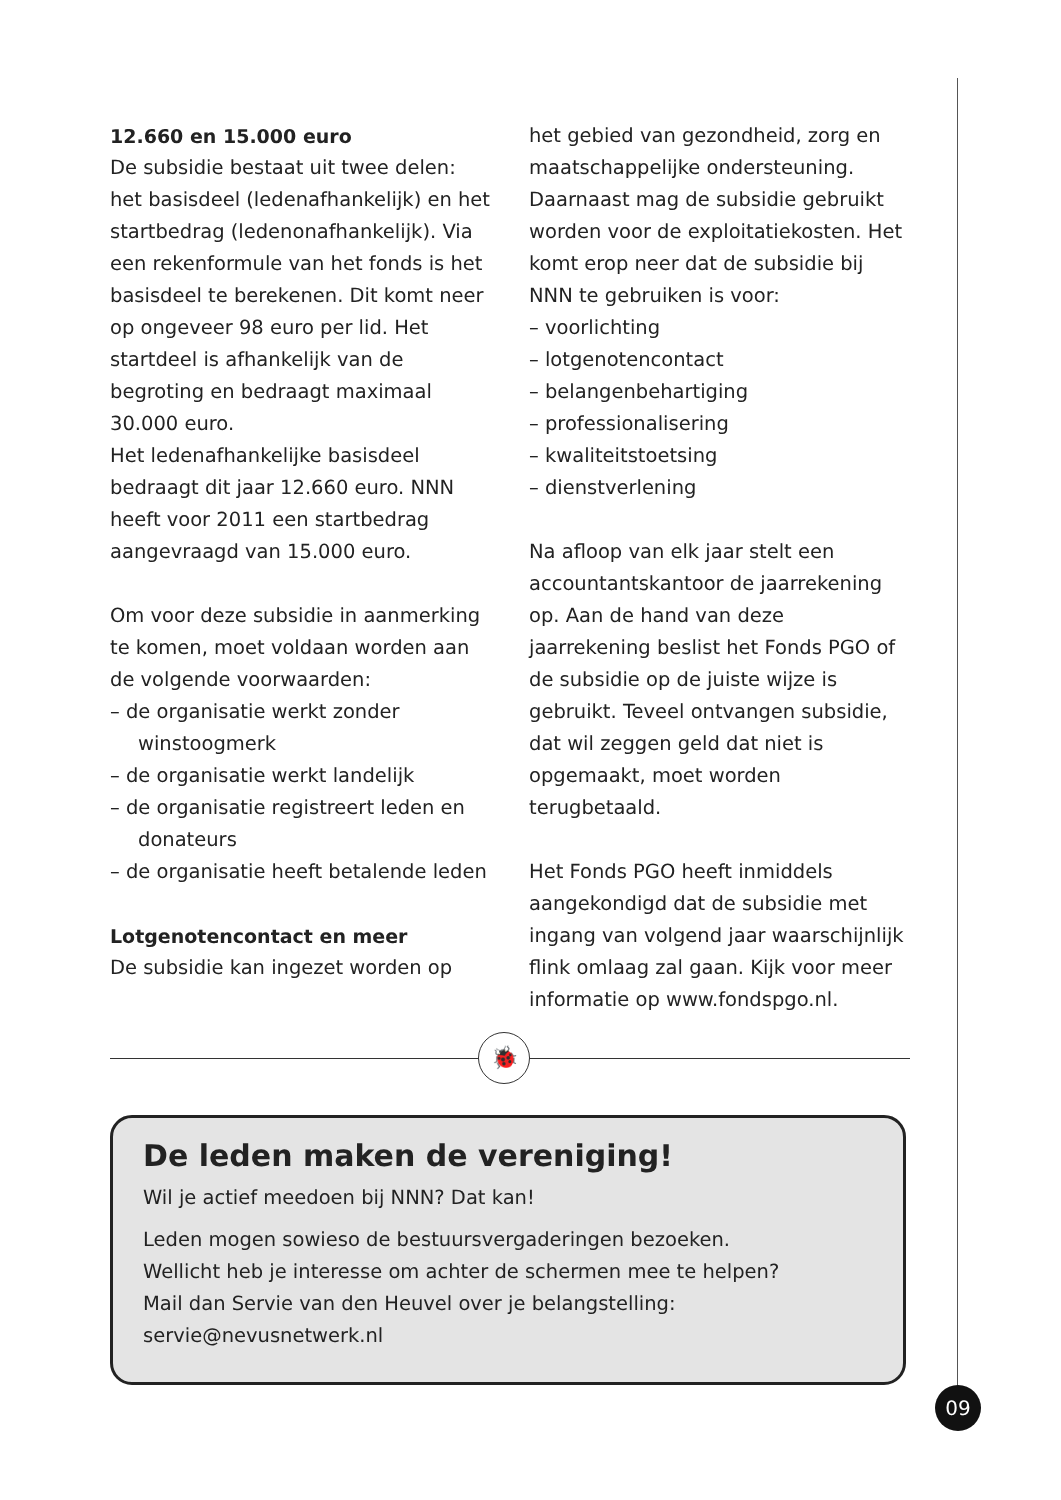12.660 en 15.000 euro
De subsidie bestaat uit twee delen: het basisdeel (ledenafhankelijk) en het startbedrag (ledenonafhankelijk). Via een rekenformule van het fonds is het basisdeel te berekenen. Dit komt neer op ongeveer 98 euro per lid. Het startdeel is afhankelijk van de begroting en bedraagt maximaal 30.000 euro.
Het ledenafhankelijke basisdeel bedraagt dit jaar 12.660 euro. NNN heeft voor 2011 een startbedrag aangevraagd van 15.000 euro.
Om voor deze subsidie in aanmerking te komen, moet voldaan worden aan de volgende voorwaarden:
– de organisatie werkt zonder winstoogmerk
– de organisatie werkt landelijk
– de organisatie registreert leden en donateurs
– de organisatie heeft betalende leden
Lotgenotencontact en meer
De subsidie kan ingezet worden op
het gebied van gezondheid, zorg en maatschappelijke ondersteuning. Daarnaast mag de subsidie gebruikt worden voor de exploitatiekosten. Het komt erop neer dat de subsidie bij NNN te gebruiken is voor:
– voorlichting
– lotgenotencontact
– belangenbehartiging
– professionalisering
– kwaliteitstoetsing
– dienstverlening
Na afloop van elk jaar stelt een accountantskantoor de jaarrekening op. Aan de hand van deze jaarrekening beslist het Fonds PGO of de subsidie op de juiste wijze is gebruikt. Teveel ontvangen subsidie, dat wil zeggen geld dat niet is opgemaakt, moet worden terugbetaald.
Het Fonds PGO heeft inmiddels aangekondigd dat de subsidie met ingang van volgend jaar waarschijnlijk flink omlaag zal gaan. Kijk voor meer informatie op www.fondspgo.nl.
🐞
De leden maken de vereniging!
Wil je actief meedoen bij NNN? Dat kan!
Leden mogen sowieso de bestuursvergaderingen bezoeken.
Wellicht heb je interesse om achter de schermen mee te helpen?
Mail dan Servie van den Heuvel over je belangstelling:
servie@nevusnetwerk.nl
09